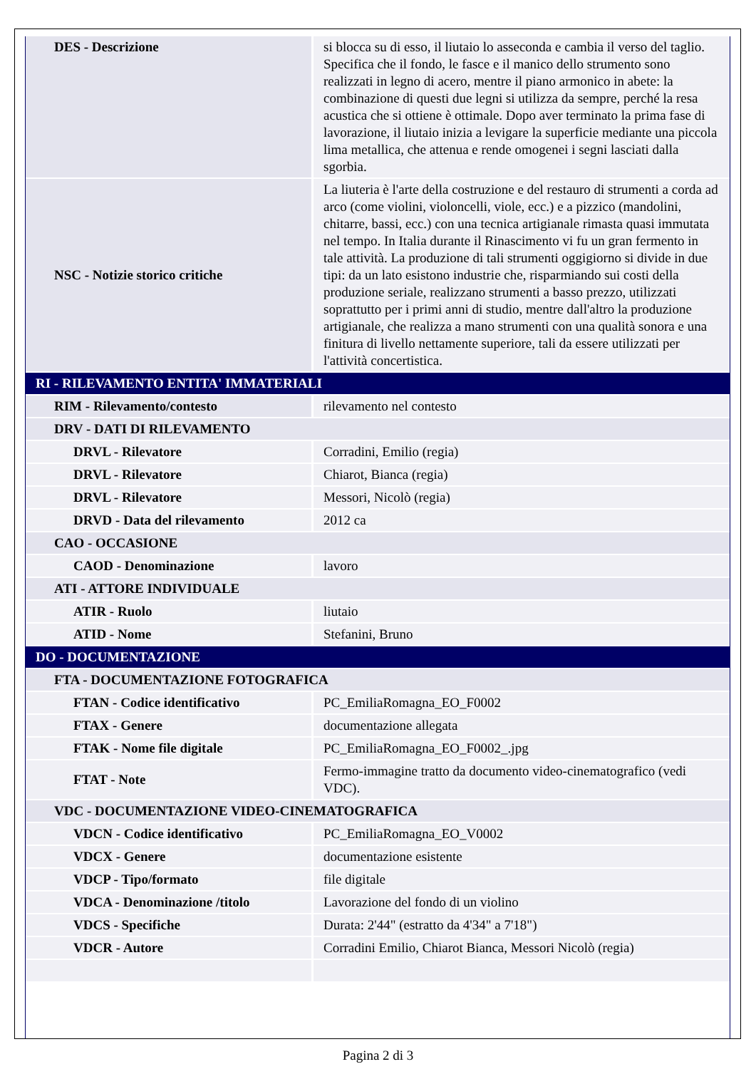| DES - Descrizione | si blocca su di esso, il liutaio lo asseconda e cambia il verso del taglio. Specifica che il fondo, le fasce e il manico dello strumento sono realizzati in legno di acero, mentre il piano armonico in abete: la combinazione di questi due legni si utilizza da sempre, perché la resa acustica che si ottiene è ottimale. Dopo aver terminato la prima fase di lavorazione, il liutaio inizia a levigare la superficie mediante una piccola lima metallica, che attenua e rende omogenei i segni lasciati dalla sgorbia. |
| NSC - Notizie storico critiche | La liuteria è l'arte della costruzione e del restauro di strumenti a corda ad arco (come violini, violoncelli, viole, ecc.) e a pizzico (mandolini, chitarre, bassi, ecc.) con una tecnica artigianale rimasta quasi immutata nel tempo. In Italia durante il Rinascimento vi fu un gran fermento in tale attività. La produzione di tali strumenti oggigiorno si divide in due tipi: da un lato esistono industrie che, risparmiando sui costi della produzione seriale, realizzano strumenti a basso prezzo, utilizzati soprattutto per i primi anni di studio, mentre dall'altro la produzione artigianale, che realizza a mano strumenti con una qualità sonora e una finitura di livello nettamente superiore, tali da essere utilizzati per l'attività concertistica. |
| RI - RILEVAMENTO ENTITA' IMMATERIALI | |
| RIM - Rilevamento/contesto | rilevamento nel contesto |
| DRV - DATI DI RILEVAMENTO | |
| DRVL - Rilevatore | Corradini, Emilio (regia) |
| DRVL - Rilevatore | Chiarot, Bianca (regia) |
| DRVL - Rilevatore | Messori, Nicolò (regia) |
| DRVD - Data del rilevamento | 2012 ca |
| CAO - OCCASIONE | |
| CAOD - Denominazione | lavoro |
| ATI - ATTORE INDIVIDUALE | |
| ATIR - Ruolo | liutaio |
| ATID - Nome | Stefanini, Bruno |
| DO - DOCUMENTAZIONE | |
| FTA - DOCUMENTAZIONE FOTOGRAFICA | |
| FTAN - Codice identificativo | PC_EmiliaRomagna_EO_F0002 |
| FTAX - Genere | documentazione allegata |
| FTAK - Nome file digitale | PC_EmiliaRomagna_EO_F0002_.jpg |
| FTAT - Note | Fermo-immagine tratto da documento video-cinematografico (vedi VDC). |
| VDC - DOCUMENTAZIONE VIDEO-CINEMATOGRAFICA | |
| VDCN - Codice identificativo | PC_EmiliaRomagna_EO_V0002 |
| VDCX - Genere | documentazione esistente |
| VDCP - Tipo/formato | file digitale |
| VDCA - Denominazione /titolo | Lavorazione del fondo di un violino |
| VDCS - Specifiche | Durata: 2'44" (estratto da 4'34" a 7'18") |
| VDCR - Autore | Corradini Emilio, Chiarot Bianca, Messori Nicolò (regia) |
Pagina 2 di 3